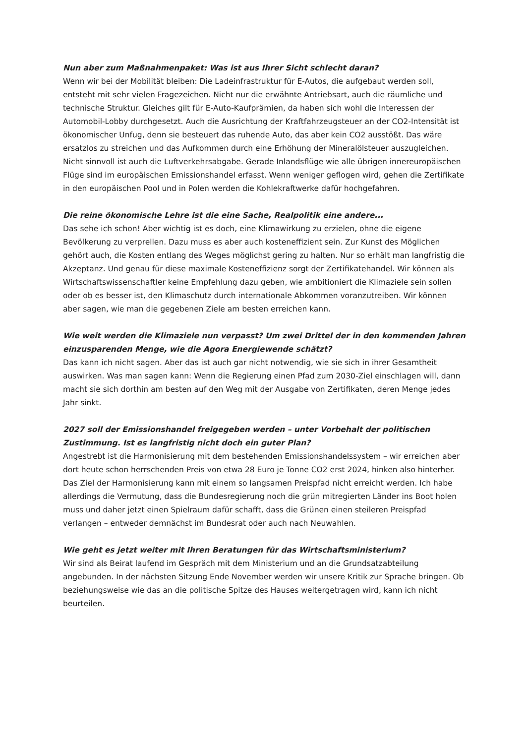Nun aber zum Maßnahmenpaket: Was ist aus Ihrer Sicht schlecht daran?
Wenn wir bei der Mobilität bleiben: Die Ladeinfrastruktur für E-Autos, die aufgebaut werden soll, entsteht mit sehr vielen Fragezeichen. Nicht nur die erwähnte Antriebsart, auch die räumliche und technische Struktur. Gleiches gilt für E-Auto-Kaufprämien, da haben sich wohl die Interessen der Automobil-Lobby durchgesetzt. Auch die Ausrichtung der Kraftfahrzeugsteuer an der CO2-Intensität ist ökonomischer Unfug, denn sie besteuert das ruhende Auto, das aber kein CO2 ausstößt. Das wäre ersatzlos zu streichen und das Aufkommen durch eine Erhöhung der Mineralölsteuer auszugleichen. Nicht sinnvoll ist auch die Luftverkehrsabgabe. Gerade Inlandsflüge wie alle übrigen innereuropäischen Flüge sind im europäischen Emissionshandel erfasst. Wenn weniger geflogen wird, gehen die Zertifikate in den europäischen Pool und in Polen werden die Kohlekraftwerke dafür hochgefahren.
Die reine ökonomische Lehre ist die eine Sache, Realpolitik eine andere...
Das sehe ich schon! Aber wichtig ist es doch, eine Klimawirkung zu erzielen, ohne die eigene Bevölkerung zu verprellen. Dazu muss es aber auch kosteneffizient sein. Zur Kunst des Möglichen gehört auch, die Kosten entlang des Weges möglichst gering zu halten. Nur so erhält man langfristig die Akzeptanz. Und genau für diese maximale Kosteneffizienz sorgt der Zertifikatehandel. Wir können als Wirtschaftswissenschaftler keine Empfehlung dazu geben, wie ambitioniert die Klimaziele sein sollen oder ob es besser ist, den Klimaschutz durch internationale Abkommen voranzutreiben. Wir können aber sagen, wie man die gegebenen Ziele am besten erreichen kann.
Wie weit werden die Klimaziele nun verpasst? Um zwei Drittel der in den kommenden Jahren einzusparenden Menge, wie die Agora Energiewende schätzt?
Das kann ich nicht sagen. Aber das ist auch gar nicht notwendig, wie sie sich in ihrer Gesamtheit auswirken. Was man sagen kann: Wenn die Regierung einen Pfad zum 2030-Ziel einschlagen will, dann macht sie sich dorthin am besten auf den Weg mit der Ausgabe von Zertifikaten, deren Menge jedes Jahr sinkt.
2027 soll der Emissionshandel freigegeben werden – unter Vorbehalt der politischen Zustimmung. Ist es langfristig nicht doch ein guter Plan?
Angestrebt ist die Harmonisierung mit dem bestehenden Emissionshandelssystem – wir erreichen aber dort heute schon herrschenden Preis von etwa 28 Euro je Tonne CO2 erst 2024, hinken also hinterher. Das Ziel der Harmonisierung kann mit einem so langsamen Preispfad nicht erreicht werden. Ich habe allerdings die Vermutung, dass die Bundesregierung noch die grün mitregierten Länder ins Boot holen muss und daher jetzt einen Spielraum dafür schafft, dass die Grünen einen steileren Preispfad verlangen – entweder demnächst im Bundesrat oder auch nach Neuwahlen.
Wie geht es jetzt weiter mit Ihren Beratungen für das Wirtschaftsministerium?
Wir sind als Beirat laufend im Gespräch mit dem Ministerium und an die Grundsatzabteilung angebunden. In der nächsten Sitzung Ende November werden wir unsere Kritik zur Sprache bringen. Ob beziehungsweise wie das an die politische Spitze des Hauses weitergetragen wird, kann ich nicht beurteilen.